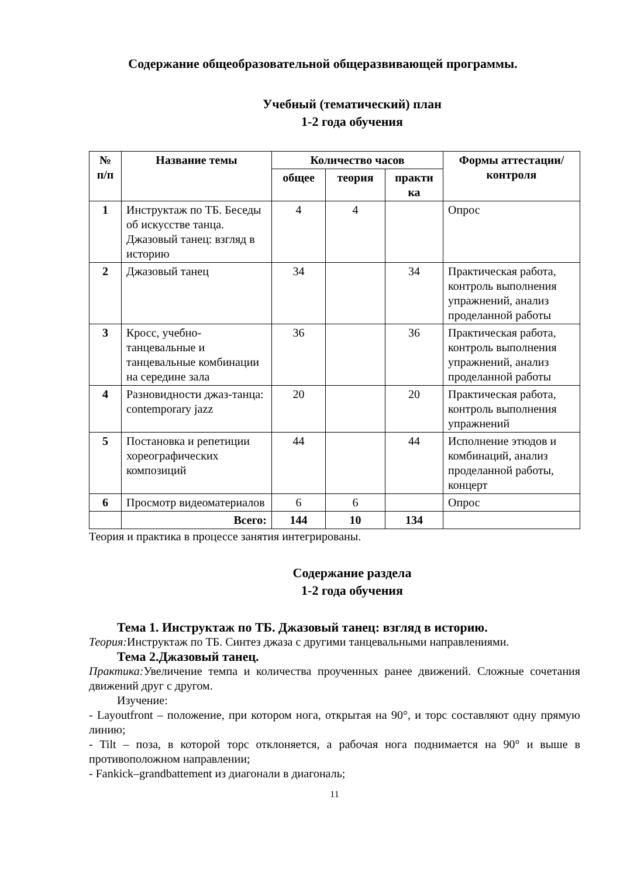Содержание общеобразовательной общеразвивающей программы.
Учебный (тематический) план
1-2 года обучения
| № п/п | Название темы | Количество часов | | | Формы аттестации/ контроля |
| --- | --- | --- | --- | --- | --- |
| | | общее | теория | практи ка | |
| 1 | Инструктаж по ТБ. Беседы об искусстве танца. Джазовый танец: взгляд в историю | 4 | 4 | | Опрос |
| 2 | Джазовый танец | 34 | | 34 | Практическая работа, контроль выполнения упражнений, анализ проделанной работы |
| 3 | Кросс, учебно-танцевальные и танцевальные комбинации на середине зала | 36 | | 36 | Практическая работа, контроль выполнения упражнений, анализ проделанной работы |
| 4 | Разновидности джаз-танца: contemporary jazz | 20 | | 20 | Практическая работа, контроль выполнения упражнений |
| 5 | Постановка и репетиции хореографических композиций | 44 | | 44 | Исполнение этюдов и комбинаций, анализ проделанной работы, концерт |
| 6 | Просмотр видеоматериалов | 6 | 6 | | Опрос |
| | Всего: | 144 | 10 | 134 | |
Теория и практика в процессе занятия интегрированы.
Содержание раздела
1-2 года обучения
Тема 1. Инструктаж по ТБ. Джазовый танец: взгляд в историю.
Теория: Инструктаж по ТБ. Синтез джаза с другими танцевальными направлениями.
Тема 2.Джазовый танец.
Практика: Увеличение темпа и количества проученных ранее движений. Сложные сочетания движений друг с другом.
Изучение:
- Layoutfront – положение, при котором нога, открытая на 90°, и торс составляют одну прямую линию;
- Tilt – поза, в которой торс отклоняется, а рабочая нога поднимается на 90° и выше в противоположном направлении;
- Fankick–grandbattement из диагонали в диагональ;
11